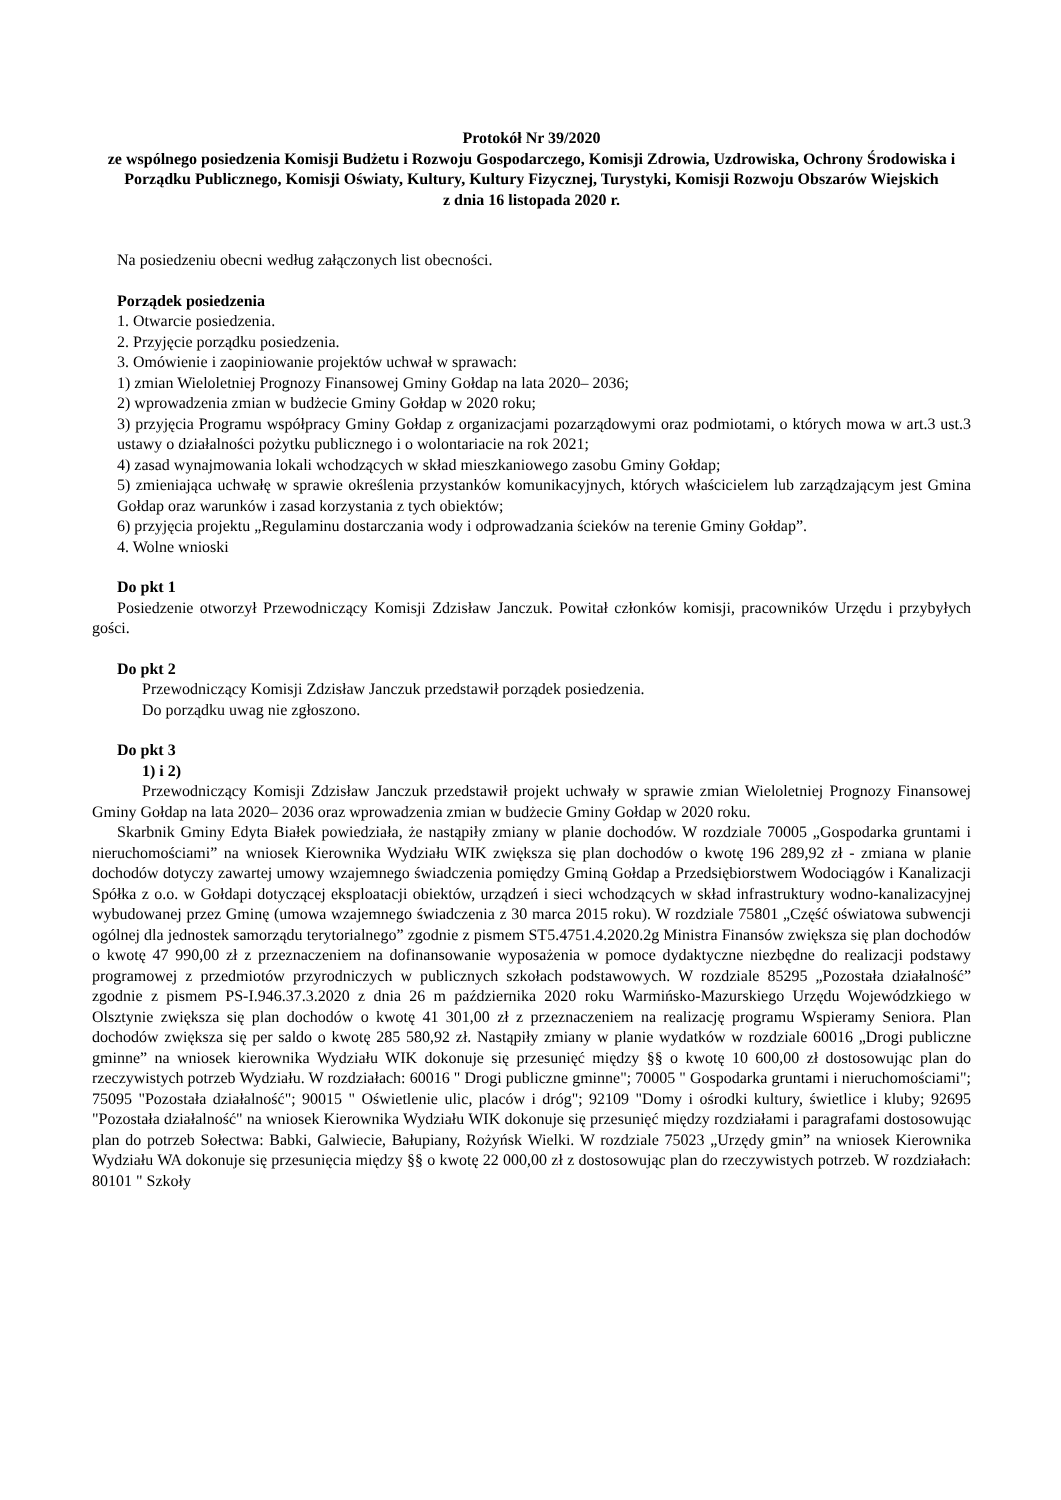Protokół Nr 39/2020
ze wspólnego posiedzenia Komisji Budżetu i Rozwoju Gospodarczego, Komisji Zdrowia, Uzdrowiska, Ochrony Środowiska i Porządku Publicznego, Komisji Oświaty, Kultury, Kultury Fizycznej, Turystyki, Komisji Rozwoju Obszarów Wiejskich
z dnia 16 listopada 2020 r.
Na posiedzeniu obecni według załączonych list obecności.
Porządek posiedzenia
1. Otwarcie posiedzenia.
2. Przyjęcie porządku posiedzenia.
3. Omówienie i zaopiniowanie projektów uchwał w sprawach:
1) zmian Wieloletniej Prognozy Finansowej Gminy Gołdap na lata 2020– 2036;
2) wprowadzenia zmian w budżecie Gminy Gołdap w 2020 roku;
3) przyjęcia Programu współpracy Gminy Gołdap z organizacjami pozarządowymi oraz podmiotami, o których mowa w art.3 ust.3 ustawy o działalności pożytku publicznego i o wolontariacie na rok 2021;
4) zasad wynajmowania lokali wchodzących w skład mieszkaniowego zasobu Gminy Gołdap;
5) zmieniająca uchwałę w sprawie określenia przystanków komunikacyjnych, których właścicielem lub zarządzającym jest Gmina Gołdap oraz warunków i zasad korzystania z tych obiektów;
6) przyjęcia projektu „Regulaminu dostarczania wody i odprowadzania ścieków na terenie Gminy Gołdap”.
4. Wolne wnioski
Do pkt 1
Posiedzenie otworzył Przewodniczący Komisji Zdzisław Janczuk. Powitał członków komisji, pracowników Urzędu i przybyłych gości.
Do pkt 2
Przewodniczący Komisji Zdzisław Janczuk przedstawił porządek posiedzenia.
Do porządku uwag nie zgłoszono.
Do pkt 3
1) i 2)
Przewodniczący Komisji Zdzisław Janczuk przedstawił projekt uchwały w sprawie zmian Wieloletniej Prognozy Finansowej Gminy Gołdap na lata 2020– 2036 oraz wprowadzenia zmian w budżecie Gminy Gołdap w 2020 roku.
Skarbnik Gminy Edyta Białek powiedziała, że nastąpiły zmiany w planie dochodów. W rozdziale 70005 „Gospodarka gruntami i nieruchomościami” na wniosek Kierownika Wydziału WIK zwiększa się plan dochodów o kwotę 196 289,92 zł - zmiana w planie dochodów dotyczy zawartej umowy wzajemnego świadczenia pomiędzy Gminą Gołdap a Przedsiębiorstwem Wodociągów i Kanalizacji Spółka z o.o. w Gołdapi dotyczącej eksploatacji obiektów, urządzeń i sieci wchodzących w skład infrastruktury wodno-kanalizacyjnej wybudowanej przez Gminę (umowa wzajemnego świadczenia z 30 marca 2015 roku). W rozdziale 75801 „Część oświatowa subwencji ogólnej dla jednostek samorządu terytorialnego” zgodnie z pismem ST5.4751.4.2020.2g Ministra Finansów zwiększa się plan dochodów o kwotę 47 990,00 zł z przeznaczeniem na dofinansowanie wyposażenia w pomoce dydaktyczne niezbędne do realizacji podstawy programowej z przedmiotów przyrodniczych w publicznych szkołach podstawowych. W rozdziale 85295 „Pozostała działalność” zgodnie z pismem PS-I.946.37.3.2020 z dnia 26 m października 2020 roku Warmińsko-Mazurskiego Urzędu Wojewódzkiego w Olsztynie zwiększa się plan dochodów o kwotę 41 301,00 zł z przeznaczeniem na realizację programu Wspieramy Seniora. Plan dochodów zwiększa się per saldo o kwotę 285 580,92 zł. Nastąpiły zmiany w planie wydatków w rozdziale 60016 „Drogi publiczne gminne” na wniosek kierownika Wydziału WIK dokonuje się przesunięć między §§ o kwotę 10 600,00 zł dostosowując plan do rzeczywistych potrzeb Wydziału. W rozdziałach: 60016 " Drogi publiczne gminne"; 70005 " Gospodarka gruntami i nieruchomościami"; 75095 "Pozostała działalność"; 90015 " Oświetlenie ulic, placów i dróg"; 92109 "Domy i ośrodki kultury, świetlice i kluby; 92695 "Pozostała działalność" na wniosek Kierownika Wydziału WIK dokonuje się przesunięć między rozdziałami i paragrafami dostosowując plan do potrzeb Sołectwa: Babki, Galwiecie, Bałupiany, Rożyńsk Wielki. W rozdziale 75023 „Urzędy gmin” na wniosek Kierownika Wydziału WA dokonuje się przesunięcia między §§ o kwotę 22 000,00 zł z dostosowując plan do rzeczywistych potrzeb. W rozdziałach: 80101 " Szkoły